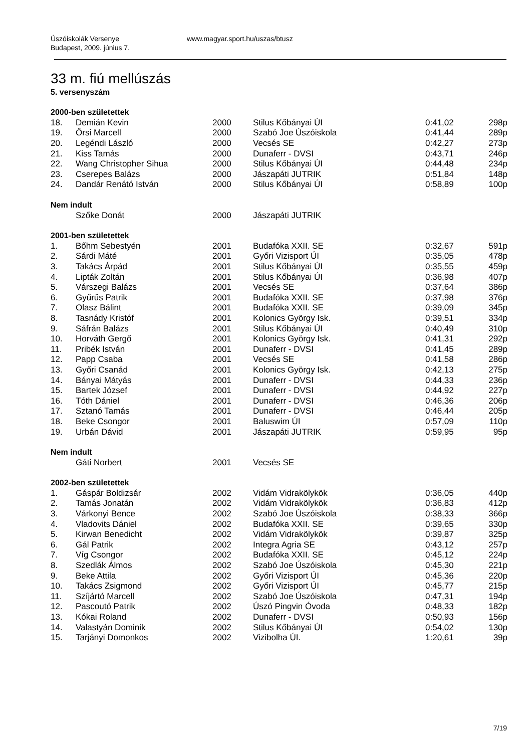Úszóiskolák Versenye
Budapest, 2009. június 7.
www.magyar.sport.hu/uszas/btusz
33 m. fiú mellúszás
5. versenyszám
| 2000-ben születettek | | | | | |
| --- | --- | --- | --- | --- | --- |
| 18. | Demián Kevin | 2000 | Stilus Kőbányai ÚI | 0:41,02 | 298p |
| 19. | Őrsi Marcell | 2000 | Szabó Joe Úszóiskola | 0:41,44 | 289p |
| 20. | Legéndi László | 2000 | Vecsés SE | 0:42,27 | 273p |
| 21. | Kiss Tamás | 2000 | Dunaferr - DVSI | 0:43,71 | 246p |
| 22. | Wang Christopher Sihua | 2000 | Stilus Kőbányai ÚI | 0:44,48 | 234p |
| 23. | Cserepes Balázs | 2000 | Jászapáti JUTRIK | 0:51,84 | 148p |
| 24. | Dandár Renátó István | 2000 | Stilus Kőbányai ÚI | 0:58,89 | 100p |
| Nem indult | | | | | |
| | Szőke Donát | 2000 | Jászapáti JUTRIK | | |
| 2001-ben születettek | | | | | |
| 1. | Bőhm Sebestyén | 2001 | Budafóka XXII. SE | 0:32,67 | 591p |
| 2. | Sárdi Máté | 2001 | Győri Vizisport ÚI | 0:35,05 | 478p |
| 3. | Takács Árpád | 2001 | Stilus Kőbányai ÚI | 0:35,55 | 459p |
| 4. | Lipták Zoltán | 2001 | Stilus Kőbányai ÚI | 0:36,98 | 407p |
| 5. | Várszegi Balázs | 2001 | Vecsés SE | 0:37,64 | 386p |
| 6. | Gyűrűs Patrik | 2001 | Budafóka XXII. SE | 0:37,98 | 376p |
| 7. | Olasz Bálint | 2001 | Budafóka XXII. SE | 0:39,09 | 345p |
| 8. | Tasnády Kristóf | 2001 | Kolonics György Isk. | 0:39,51 | 334p |
| 9. | Sáfrán Balázs | 2001 | Stilus Kőbányai ÚI | 0:40,49 | 310p |
| 10. | Horváth Gergő | 2001 | Kolonics György Isk. | 0:41,31 | 292p |
| 11. | Pribék István | 2001 | Dunaferr - DVSI | 0:41,45 | 289p |
| 12. | Papp Csaba | 2001 | Vecsés SE | 0:41,58 | 286p |
| 13. | Győri Csanád | 2001 | Kolonics György Isk. | 0:42,13 | 275p |
| 14. | Bányai Mátyás | 2001 | Dunaferr - DVSI | 0:44,33 | 236p |
| 15. | Bartek József | 2001 | Dunaferr - DVSI | 0:44,92 | 227p |
| 16. | Tóth Dániel | 2001 | Dunaferr - DVSI | 0:46,36 | 206p |
| 17. | Sztanó Tamás | 2001 | Dunaferr - DVSI | 0:46,44 | 205p |
| 18. | Beke Csongor | 2001 | Baluswim ÚI | 0:57,09 | 110p |
| 19. | Urbán Dávid | 2001 | Jászapáti JUTRIK | 0:59,95 | 95p |
| Nem indult | | | | | |
| | Gáti Norbert | 2001 | Vecsés SE | | |
| 2002-ben születettek | | | | | |
| 1. | Gáspár Boldizsár | 2002 | Vidám Vidrakölykök | 0:36,05 | 440p |
| 2. | Tamás Jonatán | 2002 | Vidám Vidrakölykök | 0:36,83 | 412p |
| 3. | Várkonyi Bence | 2002 | Szabó Joe Úszóiskola | 0:38,33 | 366p |
| 4. | Vladovits Dániel | 2002 | Budafóka XXII. SE | 0:39,65 | 330p |
| 5. | Kirwan Benedicht | 2002 | Vidám Vidrakölykök | 0:39,87 | 325p |
| 6. | Gál Patrik | 2002 | Integra Agria SE | 0:43,12 | 257p |
| 7. | Víg Csongor | 2002 | Budafóka XXII. SE | 0:45,12 | 224p |
| 8. | Szedlák Álmos | 2002 | Szabó Joe Úszóiskola | 0:45,30 | 221p |
| 9. | Beke Attila | 2002 | Győri Vizisport ÚI | 0:45,36 | 220p |
| 10. | Takács Zsigmond | 2002 | Győri Vizisport ÚI | 0:45,77 | 215p |
| 11. | Szíjártó Marcell | 2002 | Szabó Joe Úszóiskola | 0:47,31 | 194p |
| 12. | Pascoutó Patrik | 2002 | Úszó Pingvin Óvoda | 0:48,33 | 182p |
| 13. | Kókai Roland | 2002 | Dunaferr - DVSI | 0:50,93 | 156p |
| 14. | Valastyán Dominik | 2002 | Stilus Kőbányai ÚI | 0:54,02 | 130p |
| 15. | Tarjányi Domonkos | 2002 | Vizibolha ÚI. | 1:20,61 | 39p |
7/19